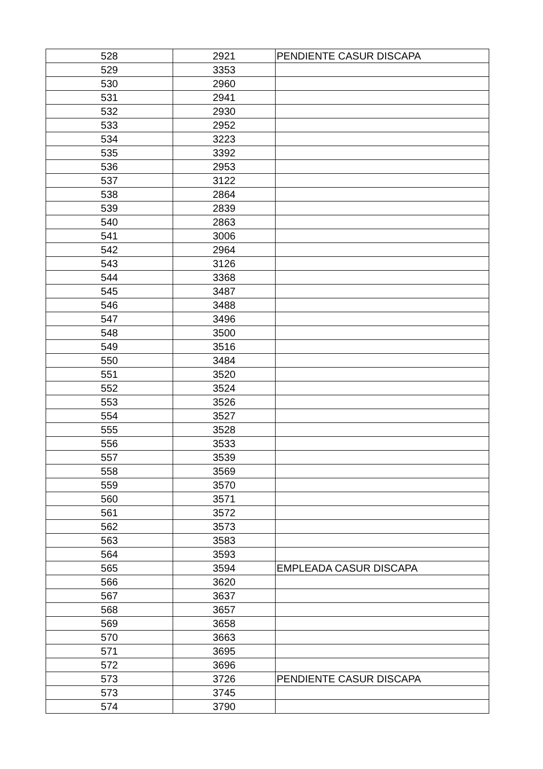| 528 | 2921 | PENDIENTE CASUR DISCAPA |
| 529 | 3353 | |
| 530 | 2960 | |
| 531 | 2941 | |
| 532 | 2930 | |
| 533 | 2952 | |
| 534 | 3223 | |
| 535 | 3392 | |
| 536 | 2953 | |
| 537 | 3122 | |
| 538 | 2864 | |
| 539 | 2839 | |
| 540 | 2863 | |
| 541 | 3006 | |
| 542 | 2964 | |
| 543 | 3126 | |
| 544 | 3368 | |
| 545 | 3487 | |
| 546 | 3488 | |
| 547 | 3496 | |
| 548 | 3500 | |
| 549 | 3516 | |
| 550 | 3484 | |
| 551 | 3520 | |
| 552 | 3524 | |
| 553 | 3526 | |
| 554 | 3527 | |
| 555 | 3528 | |
| 556 | 3533 | |
| 557 | 3539 | |
| 558 | 3569 | |
| 559 | 3570 | |
| 560 | 3571 | |
| 561 | 3572 | |
| 562 | 3573 | |
| 563 | 3583 | |
| 564 | 3593 | |
| 565 | 3594 | EMPLEADA CASUR DISCAPA |
| 566 | 3620 | |
| 567 | 3637 | |
| 568 | 3657 | |
| 569 | 3658 | |
| 570 | 3663 | |
| 571 | 3695 | |
| 572 | 3696 | |
| 573 | 3726 | PENDIENTE CASUR DISCAPA |
| 573 | 3745 | |
| 574 | 3790 | |